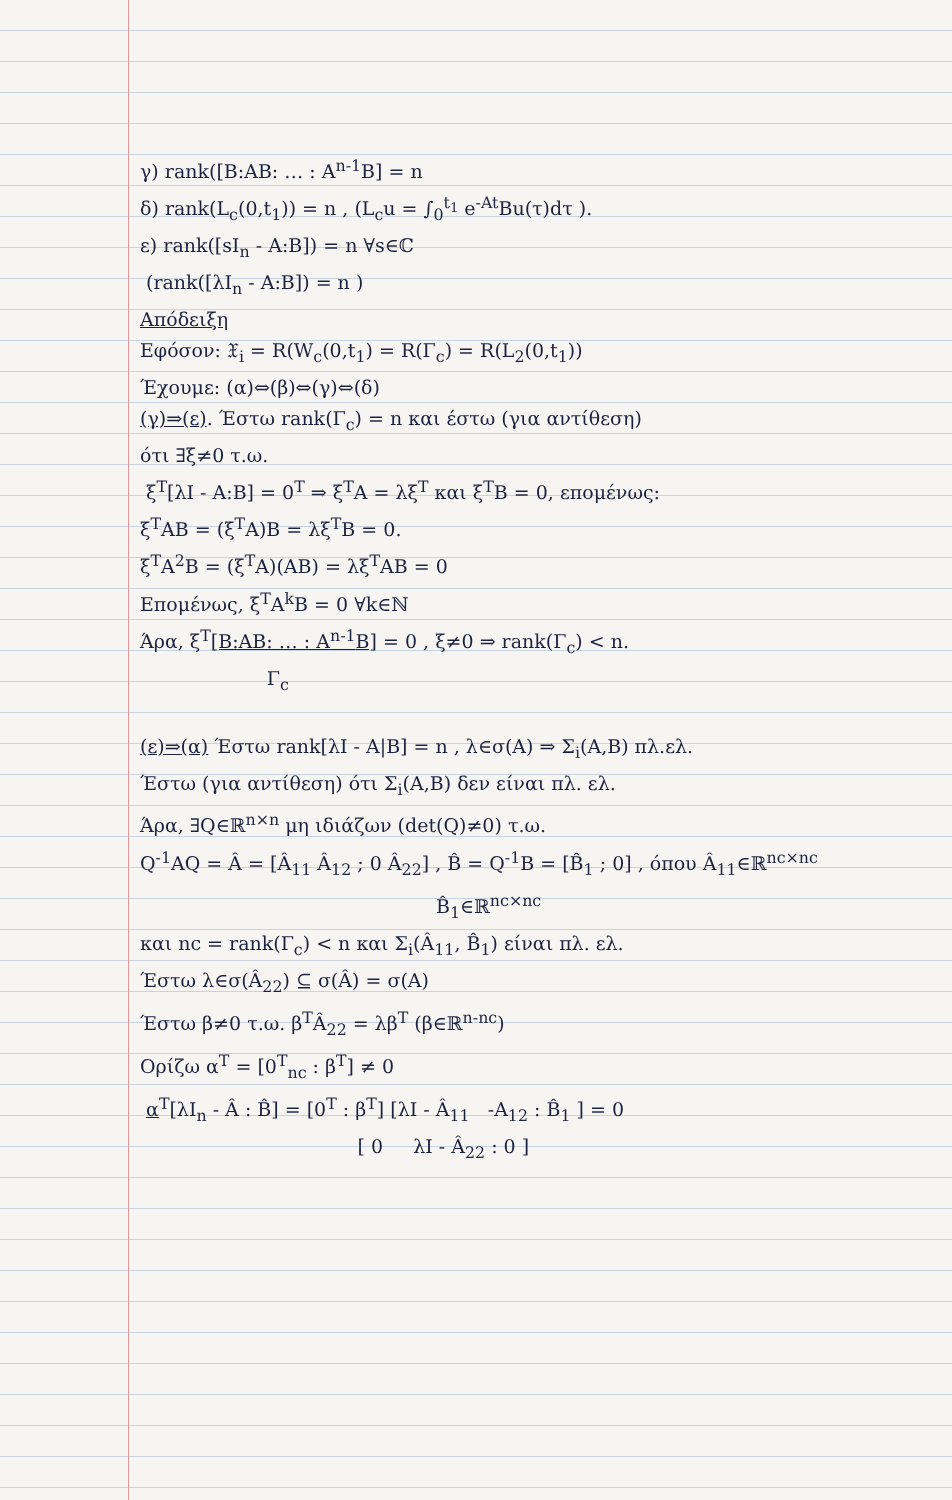γ) rank([B:AB: … : A<sup>n-1</sup>B] = n
δ) rank(L<sub>c</sub>(0,t<sub>1</sub>)) = n , (L<sub>c</sub>u = ∫<sub>0</sub><sup>t<sub>1</sub></sup> e<sup>-At</sup>Bu(τ)dτ ).
ε) rank([sI<sub>n</sub> - A:B]) = n ∀s∈ℂ
(rank([λI<sub>n</sub> - A:B]) = n )
Απόδειξη
Εφόσον: 𝔛<sub>i</sub> = R(W<sub>c</sub>(0,t<sub>1</sub>) = R(Γ<sub>c</sub>) = R(L<sub>2</sub>(0,t<sub>1</sub>))
Έχουμε: (α)⇔(β)⇔(γ)⇔(δ)
(γ)⇒(ε). Έστω rank(Γ<sub>c</sub>) = n και έστω (για αντίθεση)
ότι ∃ξ≠0 τ.ω.
ξ<sup>T</sup>[λI - A:B] = 0<sup>T</sup> ⇒ ξ<sup>T</sup>A = λξ<sup>T</sup> και ξ<sup>T</sup>B = 0, επομένως:
ξ<sup>T</sup>AB = (ξ<sup>T</sup>A)B = λξ<sup>T</sup>B = 0.
ξ<sup>T</sup>A<sup>2</sup>B = (ξ<sup>T</sup>A)(AB) = λξ<sup>T</sup>AB = 0
Επομένως, ξ<sup>T</sup>A<sup>k</sup>B = 0 ∀k∈ℕ
Άρα, ξ<sup>T</sup>[B:AB: … : A<sup>n-1</sup>B] = 0 , ξ≠0 ⇒ rank(Γ<sub>c</sub>) < n.
Γ<sub>c</sub>
(ε)⇒(α) Έστω rank[λI - A|B] = n , λ∈σ(A) ⇒ Σ<sub>i</sub>(A,B) πλ.ελ.
Έστω (για αντίθεση) ότι Σ<sub>i</sub>(A,B) δεν είναι πλ. ελ.
Άρα, ∃Q∈ℝ<sup>n×n</sup> μη ιδιάζων (det(Q)≠0) τ.ω.
Q<sup>-1</sup>AQ = Â = [Â<sub>11</sub> Â<sub>12</sub> ; 0 Â<sub>22</sub>] , B̂ = Q<sup>-1</sup>B = [B̂<sub>1</sub> ; 0] , όπου Â<sub>11</sub>∈ℝ<sup>nc×nc</sup>
B̂<sub>1</sub>∈ℝ<sup>nc×nc</sup>
και nc = rank(Γ<sub>c</sub>) < n και Σ<sub>i</sub>(Â<sub>11</sub>, B̂<sub>1</sub>) είναι πλ. ελ.
Έστω λ∈σ(Â<sub>22</sub>) ⊆ σ(Â) = σ(A)
Έστω β≠0 τ.ω. β<sup>T</sup>Â<sub>22</sub> = λβ<sup>T</sup> (β∈ℝ<sup>n-nc</sup>)
Ορίζω α<sup>T</sup> = [0<sup>T</sup><sub>nc</sub> : β<sup>T</sup>] ≠ 0
α<sup>T</sup>[λI<sub>n</sub> - Â : B̂] = [0<sup>T</sup> : β<sup>T</sup>] [λI - Â<sub>11</sub> -A<sub>12</sub> : B̂<sub>1</sub> ] = 0
[ 0 λI - Â<sub>22</sub> : 0 ]